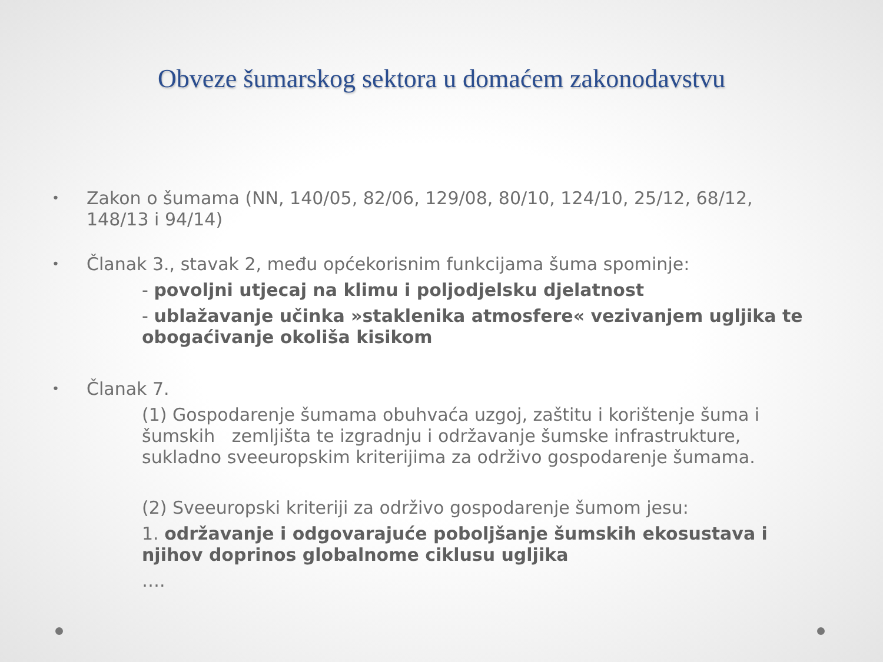Obveze šumarskog sektora u domaćem zakonodavstvu
•
Zakon o šumama (NN, 140/05, 82/06, 129/08, 80/10, 124/10, 25/12, 68/12, 148/13 i 94/14)
•
Članak 3., stavak 2, među općekorisnim funkcijama šuma spominje:
- povoljni utjecaj na klimu i poljodjelsku djelatnost
- ublažavanje učinka »staklenika atmosfere« vezivanjem ugljika te obogaćivanje okoliša kisikom
•
Članak 7.
(1) Gospodarenje šumama obuhvaća uzgoj, zaštitu i korištenje šuma i šumskih zemljišta te izgradnju i održavanje šumske infrastrukture, sukladno sveeuropskim kriterijima za održivo gospodarenje šumama.
(2) Sveeuropski kriteriji za održivo gospodarenje šumom jesu:
1. održavanje i odgovarajuće poboljšanje šumskih ekosustava i njihov doprinos globalnome ciklusu ugljika
….